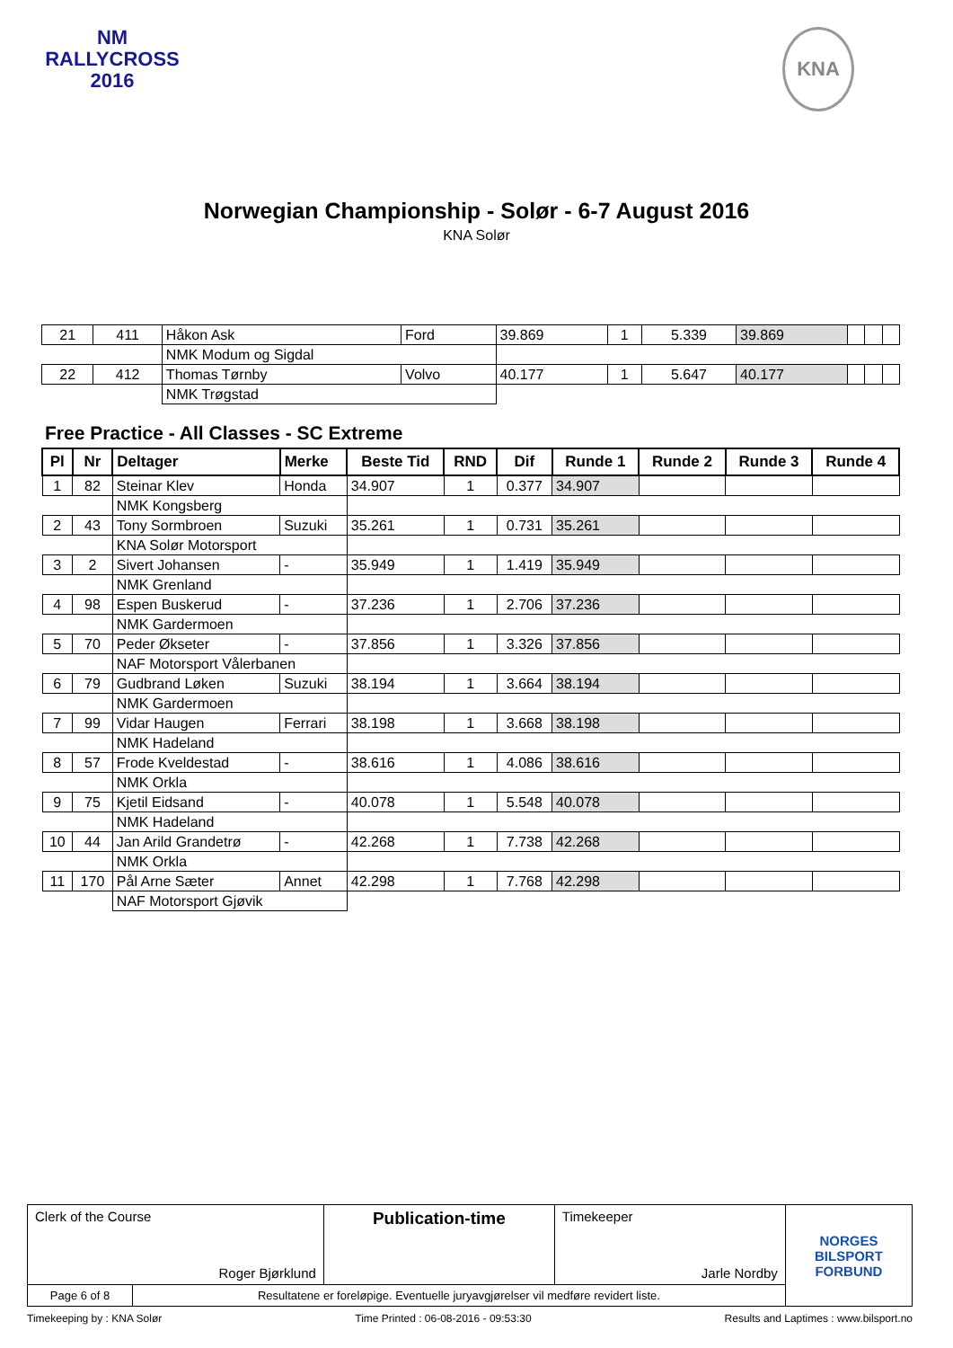NM
RALLYCROSS
2016
KNA
Norwegian Championship - Solør - 6-7 August 2016
KNA Solør
| 21 | 411 | Håkon Ask | Ford | 39.869 | 1 | 5.339 | 39.869 | | | |
| | | NMK Modum og Sigdal | | | | | | | | |
| 22 | 412 | Thomas Tørnby | Volvo | 40.177 | 1 | 5.647 | 40.177 | | | |
| | | NMK Trøgstad | | | | | | | | |
Free Practice - All Classes - SC Extreme
| Pl | Nr | Deltager | Merke | Beste Tid | RND | Dif | Runde 1 | Runde 2 | Runde 3 | Runde 4 |
| --- | --- | --- | --- | --- | --- | --- | --- | --- | --- | --- |
| 1 | 82 | Steinar Klev | Honda | 34.907 | 1 | 0.377 | 34.907 | | | |
| | | NMK Kongsberg | | | | | | | | |
| 2 | 43 | Tony Sormbroen | Suzuki | 35.261 | 1 | 0.731 | 35.261 | | | |
| | | KNA Solør Motorsport | | | | | | | | |
| 3 | 2 | Sivert Johansen | - | 35.949 | 1 | 1.419 | 35.949 | | | |
| | | NMK Grenland | | | | | | | | |
| 4 | 98 | Espen Buskerud | - | 37.236 | 1 | 2.706 | 37.236 | | | |
| | | NMK Gardermoen | | | | | | | | |
| 5 | 70 | Peder Økseter | - | 37.856 | 1 | 3.326 | 37.856 | | | |
| | | NAF Motorsport Vålerbanen | | | | | | | | |
| 6 | 79 | Gudbrand Løken | Suzuki | 38.194 | 1 | 3.664 | 38.194 | | | |
| | | NMK Gardermoen | | | | | | | | |
| 7 | 99 | Vidar Haugen | Ferrari | 38.198 | 1 | 3.668 | 38.198 | | | |
| | | NMK Hadeland | | | | | | | | |
| 8 | 57 | Frode Kveldestad | - | 38.616 | 1 | 4.086 | 38.616 | | | |
| | | NMK Orkla | | | | | | | | |
| 9 | 75 | Kjetil Eidsand | - | 40.078 | 1 | 5.548 | 40.078 | | | |
| | | NMK Hadeland | | | | | | | | |
| 10 | 44 | Jan Arild Grandetrø | - | 42.268 | 1 | 7.738 | 42.268 | | | |
| | | NMK Orkla | | | | | | | | |
| 11 | 170 | Pål Arne Sæter | Annet | 42.298 | 1 | 7.768 | 42.298 | | | |
| | | NAF Motorsport Gjøvik | | | | | | | | |
| Clerk of the Course Roger Bjørklund | | Publication-time | Timekeeper Jarle Nordby | NORGES BILSPORT FORBUND |
| Page 6 of 8 | Resultatene er foreløpige. Eventuelle juryavgjørelser vil medføre revidert liste. | | | |
Timekeeping by : KNA Solør Time Printed : 06-08-2016 - 09:53:30 Results and Laptimes : www.bilsport.no